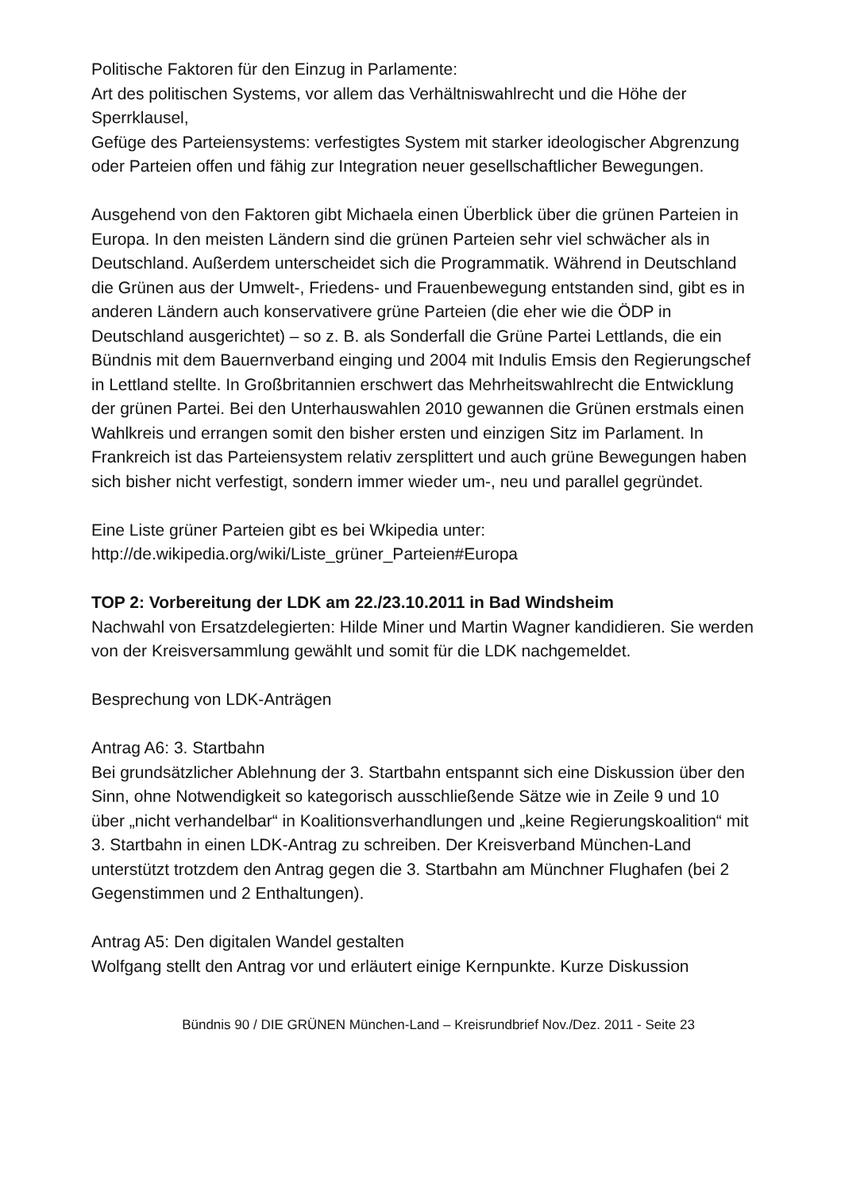Politische Faktoren für den Einzug in Parlamente:
Art des politischen Systems, vor allem das Verhältniswahlrecht und die Höhe der Sperrklausel,
Gefüge des Parteiensystems: verfestigtes System mit starker ideologischer Abgrenzung oder Parteien offen und fähig zur Integration neuer gesellschaftlicher Bewegungen.
Ausgehend von den Faktoren gibt Michaela einen Überblick über die grünen Parteien in Europa. In den meisten Ländern sind die grünen Parteien sehr viel schwächer als in Deutschland. Außerdem unterscheidet sich die Programmatik. Während in Deutschland die Grünen aus der Umwelt-, Friedens- und Frauenbewegung entstanden sind, gibt es in anderen Ländern auch konservativere grüne Parteien (die eher wie die ÖDP in Deutschland ausgerichtet) – so z. B. als Sonderfall die Grüne Partei Lettlands, die ein Bündnis mit dem Bauernverband einging und 2004 mit Indulis Emsis den Regierungschef in Lettland stellte. In Großbritannien erschwert das Mehrheitswahlrecht die Entwicklung der grünen Partei. Bei den Unterhauswahlen 2010 gewannen die Grünen erstmals einen Wahlkreis und errangen somit den bisher ersten und einzigen Sitz im Parlament. In Frankreich ist das Parteiensystem relativ zersplittert und auch grüne Bewegungen haben sich bisher nicht verfestigt, sondern immer wieder um-, neu und parallel gegründet.
Eine Liste grüner Parteien gibt es bei Wkipedia unter:
http://de.wikipedia.org/wiki/Liste_grüner_Parteien#Europa
TOP 2: Vorbereitung der LDK am 22./23.10.2011 in Bad Windsheim
Nachwahl von Ersatzdelegierten: Hilde Miner und Martin Wagner kandidieren. Sie werden von der Kreisversammlung gewählt und somit für die LDK nachgemeldet.
Besprechung von LDK-Anträgen
Antrag A6: 3. Startbahn
Bei grundsätzlicher Ablehnung der 3. Startbahn entspannt sich eine Diskussion über den Sinn, ohne Notwendigkeit so kategorisch ausschließende Sätze wie in Zeile 9 und 10 über „nicht verhandelbar“ in Koalitionsverhandlungen und „keine Regierungskoalition“ mit 3. Startbahn in einen LDK-Antrag zu schreiben. Der Kreisverband München-Land unterstützt trotzdem den Antrag gegen die 3. Startbahn am Münchner Flughafen (bei 2 Gegenstimmen und 2 Enthaltungen).
Antrag A5: Den digitalen Wandel gestalten
Wolfgang stellt den Antrag vor und erläutert einige Kernpunkte. Kurze Diskussion
Bündnis 90 / DIE GRÜNEN München-Land – Kreisrundbrief Nov./Dez. 2011 - Seite 23